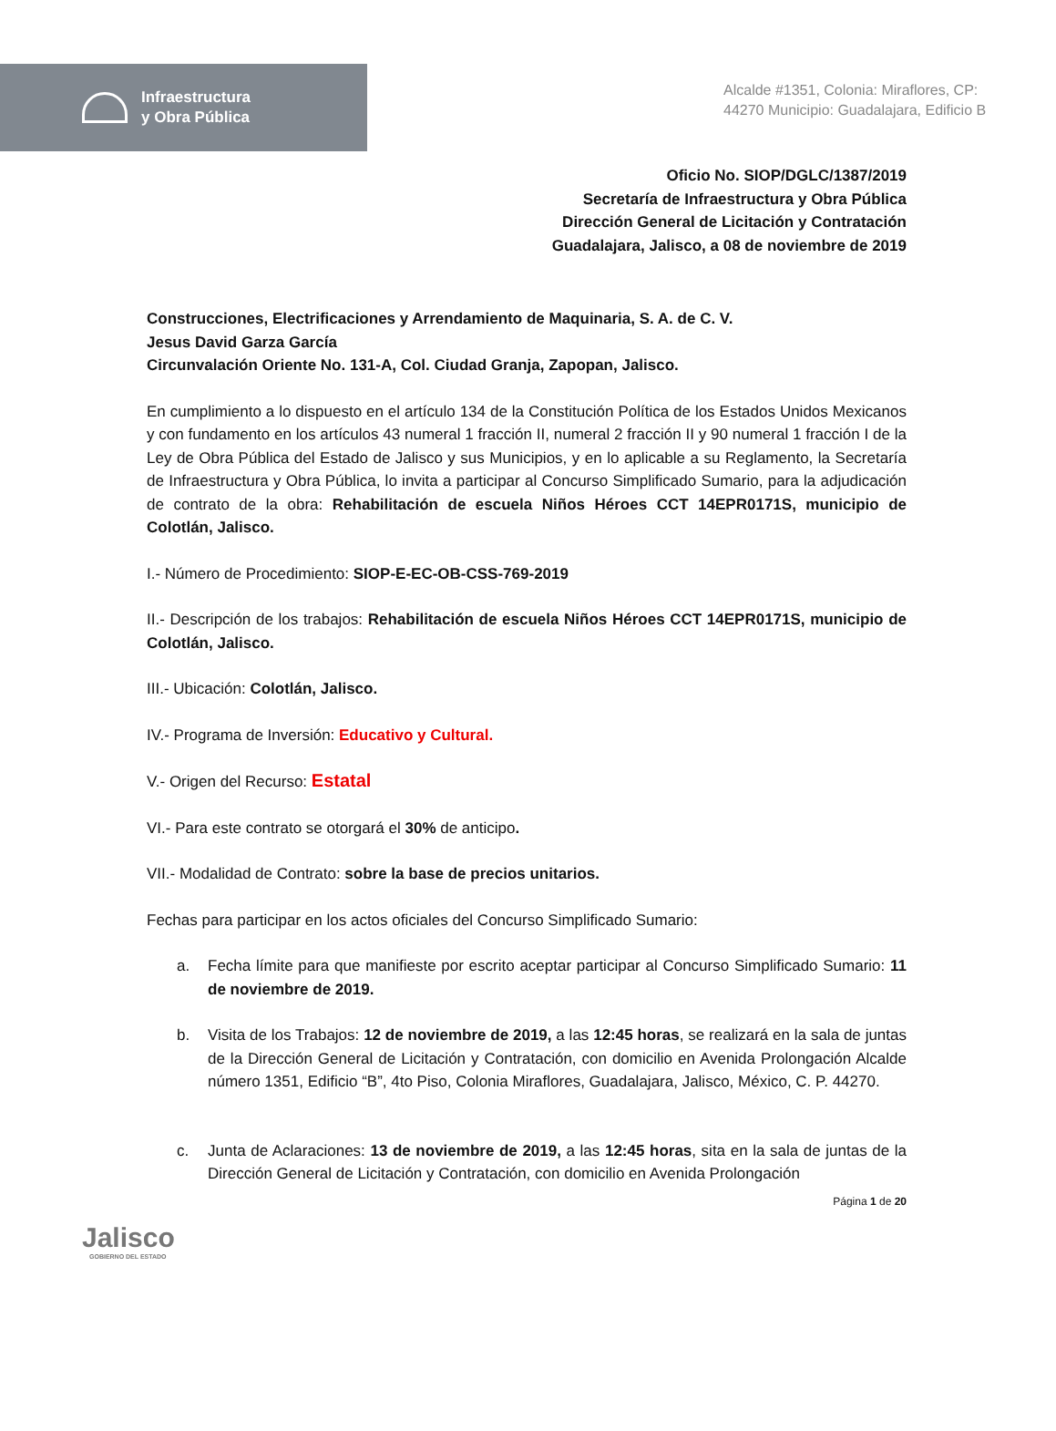Infraestructura
y Obra Pública
Alcalde #1351, Colonia: Miraflores, CP: 44270 Municipio: Guadalajara, Edificio B
Oficio No. SIOP/DGLC/1387/2019
Secretaría de Infraestructura y Obra Pública
Dirección General de Licitación y Contratación
Guadalajara, Jalisco, a 08 de noviembre de 2019
Construcciones, Electrificaciones y Arrendamiento de Maquinaria, S. A. de C. V.
Jesus David Garza García
Circunvalación Oriente No. 131-A, Col. Ciudad Granja, Zapopan, Jalisco.
En cumplimiento a lo dispuesto en el artículo 134 de la Constitución Política de los Estados Unidos Mexicanos y con fundamento en los artículos 43 numeral 1 fracción II, numeral 2 fracción II y 90 numeral 1 fracción I de la Ley de Obra Pública del Estado de Jalisco y sus Municipios, y en lo aplicable a su Reglamento, la Secretaría de Infraestructura y Obra Pública, lo invita a participar al Concurso Simplificado Sumario, para la adjudicación de contrato de la obra: Rehabilitación de escuela Niños Héroes CCT 14EPR0171S, municipio de Colotlán, Jalisco.
I.- Número de Procedimiento: SIOP-E-EC-OB-CSS-769-2019
II.- Descripción de los trabajos: Rehabilitación de escuela Niños Héroes CCT 14EPR0171S, municipio de Colotlán, Jalisco.
III.- Ubicación: Colotlán, Jalisco.
IV.- Programa de Inversión: Educativo y Cultural.
V.- Origen del Recurso: Estatal
VI.- Para este contrato se otorgará el 30% de anticipo.
VII.- Modalidad de Contrato: sobre la base de precios unitarios.
Fechas para participar en los actos oficiales del Concurso Simplificado Sumario:
a. Fecha límite para que manifieste por escrito aceptar participar al Concurso Simplificado Sumario: 11 de noviembre de 2019.
b. Visita de los Trabajos: 12 de noviembre de 2019, a las 12:45 horas, se realizará en la sala de juntas de la Dirección General de Licitación y Contratación, con domicilio en Avenida Prolongación Alcalde número 1351, Edificio “B”, 4to Piso, Colonia Miraflores, Guadalajara, Jalisco, México, C. P. 44270.
c. Junta de Aclaraciones: 13 de noviembre de 2019, a las 12:45 horas, sita en la sala de juntas de la Dirección General de Licitación y Contratación, con domicilio en Avenida Prolongación
Página 1 de 20
Jalisco
GOBIERNO DEL ESTADO